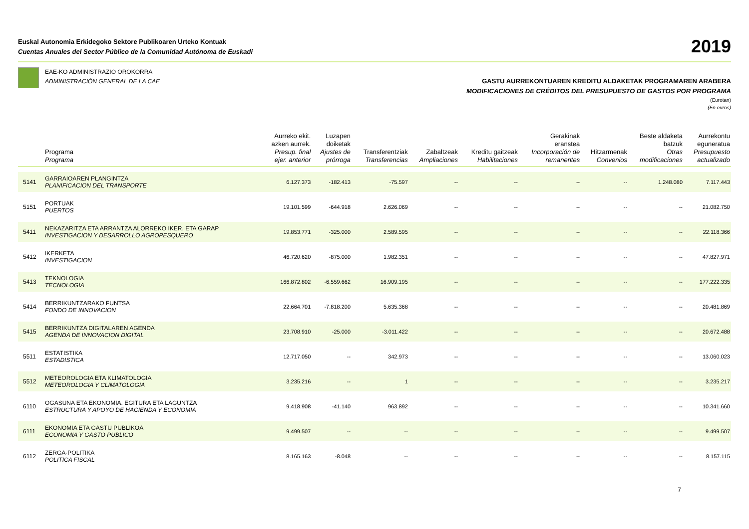Euskal Autonomia Erkidegoko Sektore Publikoaren Urteko Kontuak
Cuentas Anuales del Sector Público de la Comunidad Autónoma de Euskadi
2019
EAE-KO ADMINISTRAZIO OROKORRA
ADMINISTRACIÓN GENERAL DE LA CAE
GASTU AURREKONTUAREN KREDITU ALDAKETAK PROGRAMAREN ARABERA
MODIFICACIONES DE CRÉDITOS DEL PRESUPUESTO DE GASTOS POR PROGRAMA
(Eurotan)
(En euros)
| | Programa Programa | Aurreko ekit. azken aurrek. Presup. final ejer. anterior | Luzapen doiketak Ajustes de prórroga | Transferentziak Transferencias | Zabaltzeak Ampliaciones | Kreditu gaitzeak Habilitaciones | Gerakinak eranstea Incorporación de remanentes | Hitzarmenak Convenios | Beste aldaketa batzuk Otras modificaciones | Aurrekontu eguneratua Presupuesto actualizado |
| --- | --- | --- | --- | --- | --- | --- | --- | --- | --- | --- |
| 5141 | GARRAIOAREN PLANGINTZA PLANIFICACION DEL TRANSPORTE | 6.127.373 | -182.413 | -75.597 | -- | -- | -- | -- | 1.248.080 | 7.117.443 |
| 5151 | PORTUAK PUERTOS | 19.101.599 | -644.918 | 2.626.069 | -- | -- | -- | -- | -- | 21.082.750 |
| 5411 | NEKAZARITZA ETA ARRANTZA ALORREKO IKER. ETA GARAP INVESTIGACION Y DESARROLLO AGROPESQUERO | 19.853.771 | -325.000 | 2.589.595 | -- | -- | -- | -- | -- | 22.118.366 |
| 5412 | IKERKETA INVESTIGACION | 46.720.620 | -875.000 | 1.982.351 | -- | -- | -- | -- | -- | 47.827.971 |
| 5413 | TEKNOLOGIA TECNOLOGIA | 166.872.802 | -6.559.662 | 16.909.195 | -- | -- | -- | -- | -- | 177.222.335 |
| 5414 | BERRIKUNTZARAKO FUNTSA FONDO DE INNOVACION | 22.664.701 | -7.818.200 | 5.635.368 | -- | -- | -- | -- | -- | 20.481.869 |
| 5415 | BERRIKUNTZA DIGITALAREN AGENDA AGENDA DE INNOVACION DIGITAL | 23.708.910 | -25.000 | -3.011.422 | -- | -- | -- | -- | -- | 20.672.488 |
| 5511 | ESTATISTIKA ESTADISTICA | 12.717.050 | -- | 342.973 | -- | -- | -- | -- | -- | 13.060.023 |
| 5512 | METEOROLOGIA ETA KLIMATOLOGIA METEOROLOGIA Y CLIMATOLOGIA | 3.235.216 | -- | 1 | -- | -- | -- | -- | -- | 3.235.217 |
| 6110 | OGASUNA ETA EKONOMIA. EGITURA ETA LAGUNTZA ESTRUCTURA Y APOYO DE HACIENDA Y ECONOMIA | 9.418.908 | -41.140 | 963.892 | -- | -- | -- | -- | -- | 10.341.660 |
| 6111 | EKONOMIA ETA GASTU PUBLIKOA ECONOMIA Y GASTO PUBLICO | 9.499.507 | -- | -- | -- | -- | -- | -- | -- | 9.499.507 |
| 6112 | ZERGA-POLITIKA POLITICA FISCAL | 8.165.163 | -8.048 | -- | -- | -- | -- | -- | -- | 8.157.115 |
7